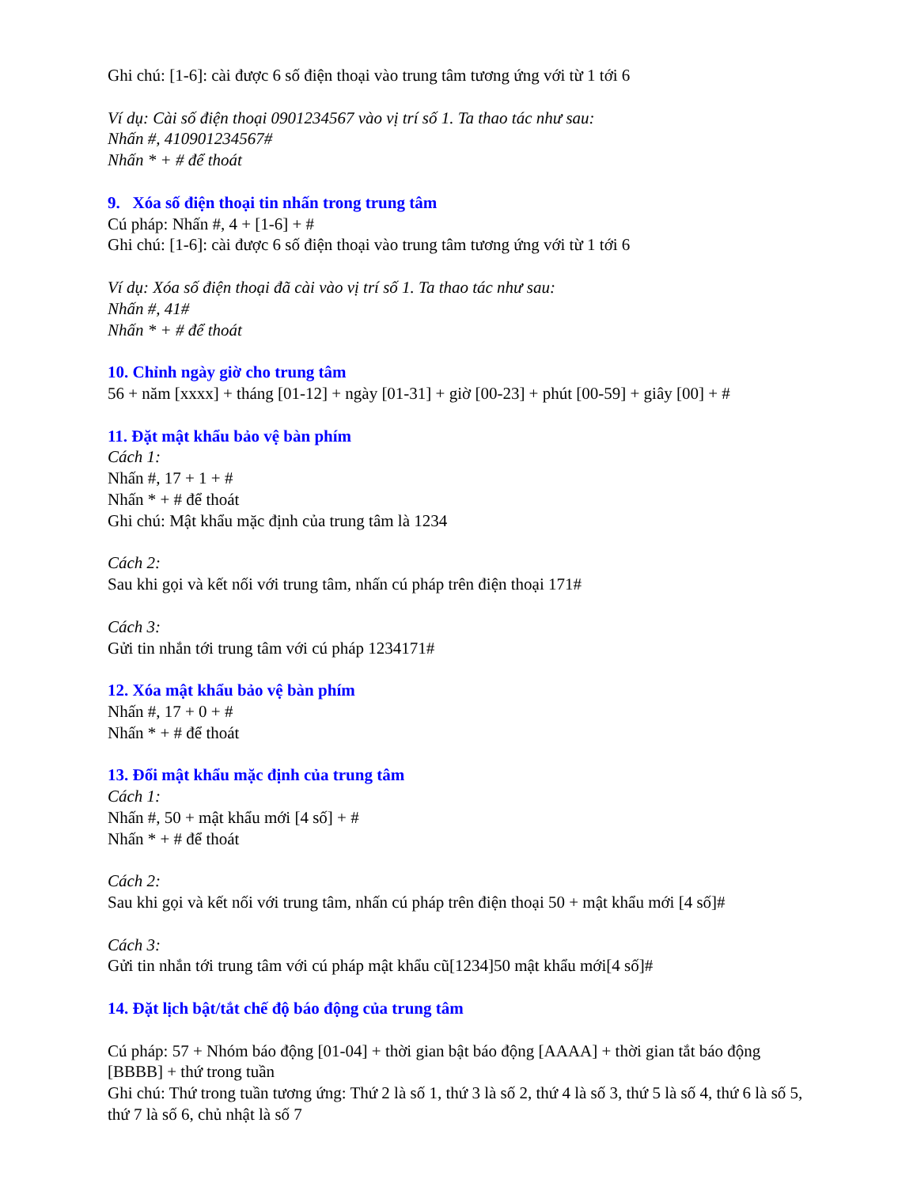Ghi chú: [1-6]: cài được 6 số điện thoại vào trung tâm tương ứng với từ 1 tới 6
Ví dụ: Cài số điện thoại 0901234567 vào vị trí số 1. Ta thao tác như sau:
Nhấn #, 410901234567#
Nhấn * + # để thoát
9. Xóa số điện thoại tin nhấn trong trung tâm
Cú pháp: Nhấn #, 4 + [1-6] + #
Ghi chú: [1-6]: cài được 6 số điện thoại vào trung tâm tương ứng với từ 1 tới 6
Ví dụ: Xóa số điện thoại đã cài vào vị trí số 1. Ta thao tác như sau:
Nhấn #, 41#
Nhấn * + # để thoát
10. Chỉnh ngày giờ cho trung tâm
56 + năm [xxxx] + tháng [01-12] + ngày [01-31] + giờ [00-23] + phút [00-59] + giây [00] + #
11. Đặt mật khẩu bảo vệ bàn phím
Cách 1:
Nhấn #, 17 + 1 + #
Nhấn * + # để thoát
Ghi chú: Mật khẩu mặc định của trung tâm là 1234
Cách 2:
Sau khi gọi và kết nối với trung tâm, nhấn cú pháp trên điện thoại 171#
Cách 3:
Gửi tin nhắn tới trung tâm với cú pháp 1234171#
12. Xóa mật khẩu bảo vệ bàn phím
Nhấn #, 17 + 0 + #
Nhấn * + # để thoát
13. Đổi mật khẩu mặc định của trung tâm
Cách 1:
Nhấn #, 50 + mật khẩu mới [4 số] + #
Nhấn * + # để thoát
Cách 2:
Sau khi gọi và kết nối với trung tâm, nhấn cú pháp trên điện thoại 50 + mật khẩu mới [4 số]#
Cách 3:
Gửi tin nhắn tới trung tâm với cú pháp mật khẩu cũ[1234]50 mật khẩu mới[4 số]#
14. Đặt lịch bật/tắt chế độ báo động của trung tâm
Cú pháp: 57 + Nhóm báo động [01-04] + thời gian bật báo động [AAAA] + thời gian tắt báo động [BBBB] + thứ trong tuần
Ghi chú: Thứ trong tuần tương ứng: Thứ 2 là số 1, thứ 3 là số 2, thứ 4 là số 3, thứ 5 là số 4, thứ 6 là số 5, thứ 7 là số 6, chủ nhật là số 7